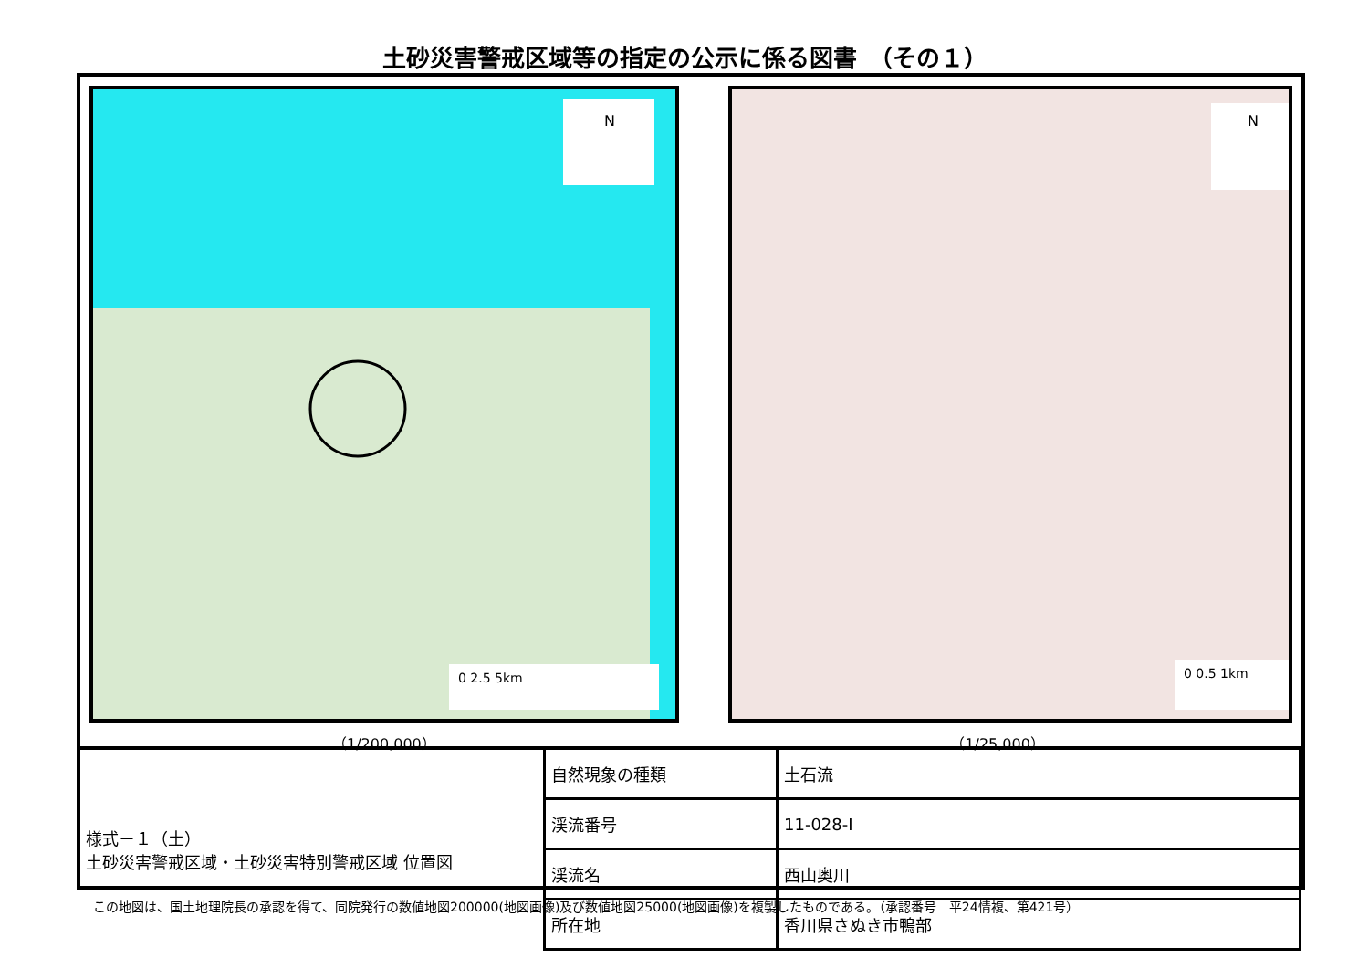土砂災害警戒区域等の指定の公示に係る図書　（その１）
N
0 2.5 5km
（1/200,000）
N
0 0.5 1km
（1/25,000）
| 様式－１（土） 土砂災害警戒区域・土砂災害特別警戒区域 位置図 | 自然現象の種類 | 土石流 |
| | 渓流番号 | 11-028-Ⅰ |
| | 渓流名 | 西山奥川 |
| | 所在地 | 香川県さぬき市鴨部 |
この地図は、国土地理院長の承認を得て、同院発行の数値地図200000(地図画像)及び数値地図25000(地図画像)を複製したものである。（承認番号　平24情複、第421号）